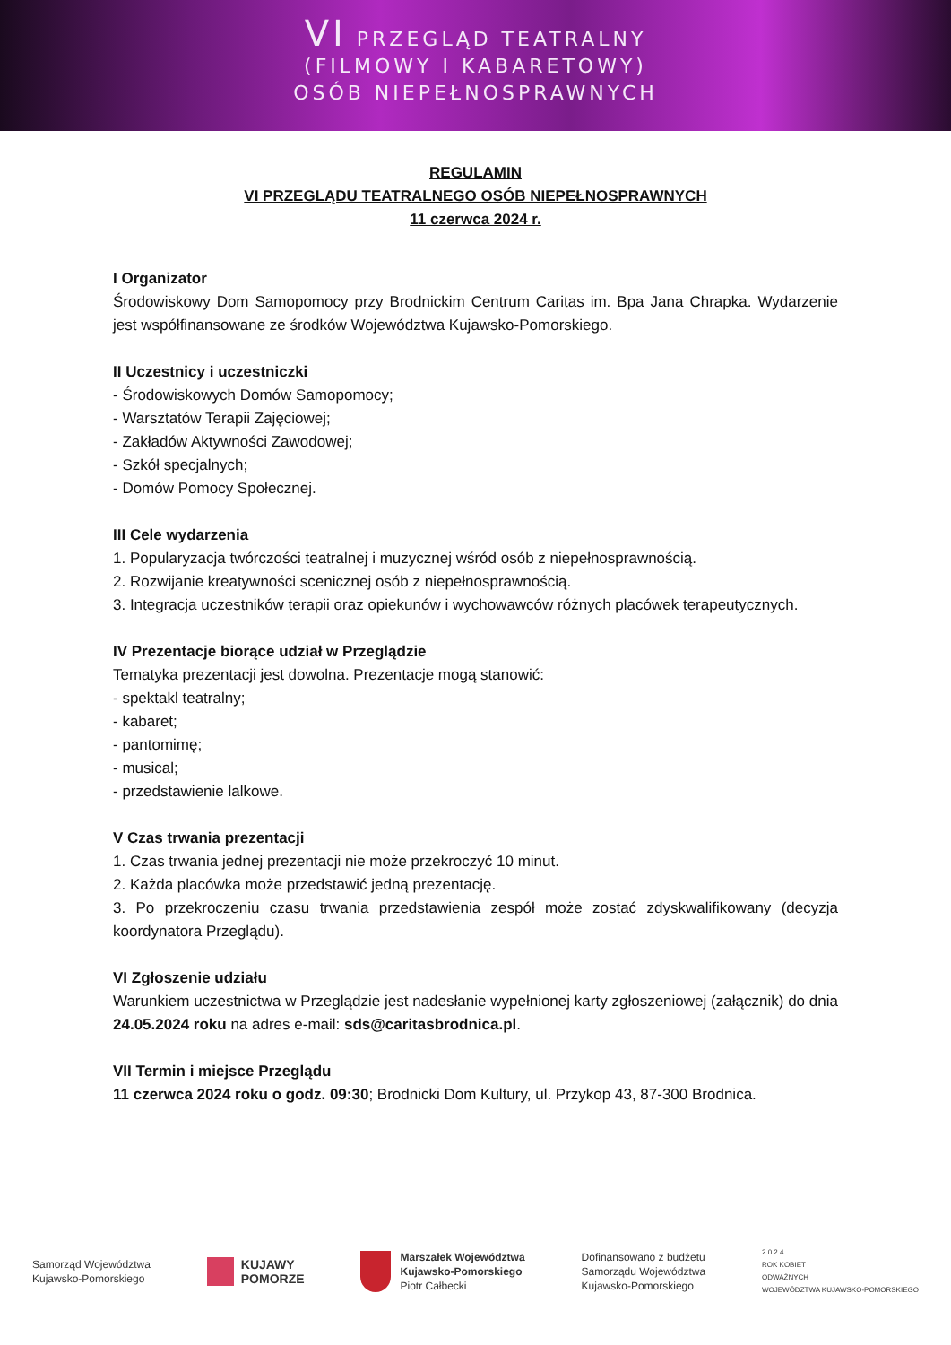VI PRZEGLĄD TEATRALNY
(FILMOWY I KABARETOWY)
OSÓB NIEPEŁNOSPRAWNYCH
REGULAMIN
VI PRZEGLĄDU TEATRALNEGO OSÓB NIEPEŁNOSPRAWNYCH
11 czerwca 2024 r.
I Organizator
Środowiskowy Dom Samopomocy przy Brodnickim Centrum Caritas im. Bpa Jana Chrapka. Wydarzenie jest współfinansowane ze środków Województwa Kujawsko-Pomorskiego.
II Uczestnicy i uczestniczki
- Środowiskowych Domów Samopomocy;
- Warsztatów Terapii Zajęciowej;
- Zakładów Aktywności Zawodowej;
- Szkół specjalnych;
- Domów Pomocy Społecznej.
III Cele wydarzenia
1. Popularyzacja twórczości teatralnej i muzycznej wśród osób z niepełnosprawnością.
2. Rozwijanie kreatywności scenicznej osób z niepełnosprawnością.
3. Integracja uczestników terapii oraz opiekunów i wychowawców różnych placówek terapeutycznych.
IV Prezentacje biorące udział w Przeglądzie
Tematyka prezentacji jest dowolna. Prezentacje mogą stanowić:
- spektakl teatralny;
- kabaret;
- pantomimę;
- musical;
- przedstawienie lalkowe.
V Czas trwania prezentacji
1. Czas trwania jednej prezentacji nie może przekroczyć 10 minut.
2. Każda placówka może przedstawić jedną prezentację.
3. Po przekroczeniu czasu trwania przedstawienia zespół może zostać zdyskwalifikowany (decyzja koordynatora Przeglądu).
VI Zgłoszenie udziału
Warunkiem uczestnictwa w Przeglądzie jest nadesłanie wypełnionej karty zgłoszeniowej (załącznik) do dnia 24.05.2024 roku na adres e-mail: sds@caritasbrodnica.pl.
VII Termin i miejsce Przeglądu
11 czerwca 2024 roku o godz. 09:30; Brodnicki Dom Kultury, ul. Przykop 43, 87-300 Brodnica.
Samorząd Województwa
Kujawsko-Pomorskiego
KUJAWY
POMORZE
Marszałek Województwa
Kujawsko-Pomorskiego
Piotr Całbecki
Dofinansowano z budżetu
Samorządu Województwa
Kujawsko-Pomorskiego
2 0 2 4
ROK KOBIET
ODWAŻNYCH
WOJEWÓDZTWA KUJAWSKO-POMORSKIEGO